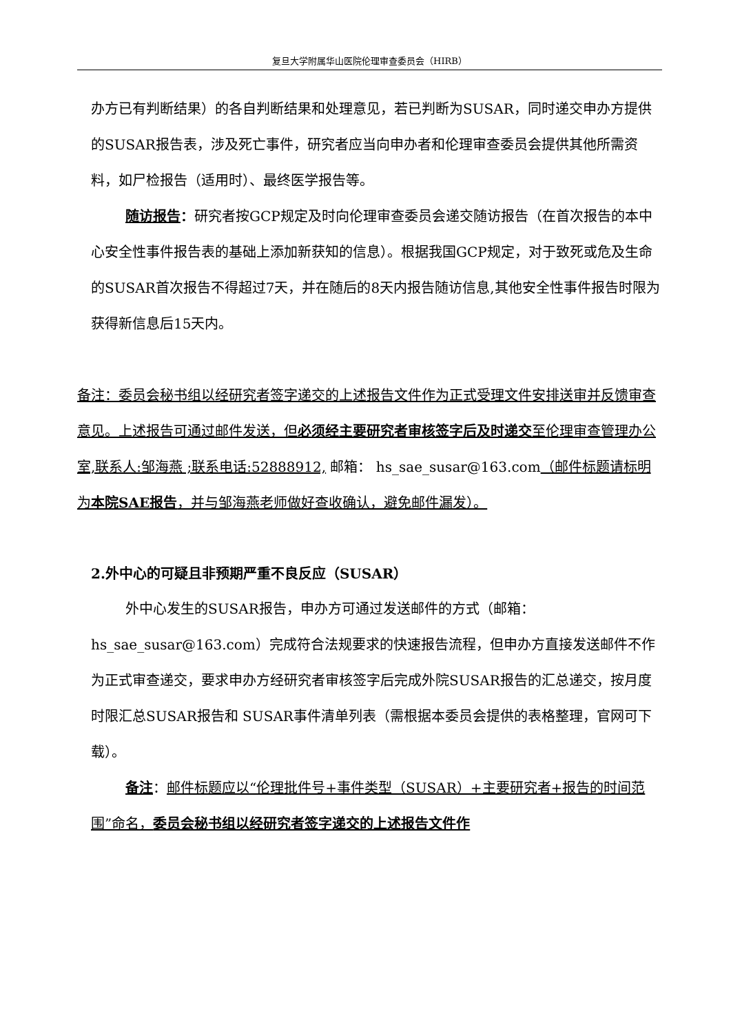复旦大学附属华山医院伦理审查委员会（HIRB）
办方已有判断结果）的各自判断结果和处理意见，若已判断为SUSAR，同时递交申办方提供的SUSAR报告表，涉及死亡事件，研究者应当向申办者和伦理审查委员会提供其他所需资料，如尸检报告（适用时）、最终医学报告等。
随访报告：研究者按GCP规定及时向伦理审查委员会递交随访报告（在首次报告的本中心安全性事件报告表的基础上添加新获知的信息）。根据我国GCP规定，对于致死或危及生命的SUSAR首次报告不得超过7天，并在随后的8天内报告随访信息,其他安全性事件报告时限为获得新信息后15天内。
备注：委员会秘书组以经研究者签字递交的上述报告文件作为正式受理文件安排送审并反馈审查意见。上述报告可通过邮件发送，但必须经主要研究者审核签字后及时递交至伦理审查管理办公室,联系人:邹海燕 ;联系电话:52888912, 邮箱： hs_sae_susar@163.com（邮件标题请标明为本院SAE报告，并与邹海燕老师做好查收确认，避免邮件漏发）。
2.外中心的可疑且非预期严重不良反应（SUSAR）
外中心发生的SUSAR报告，申办方可通过发送邮件的方式（邮箱：hs_sae_susar@163.com）完成符合法规要求的快速报告流程，但申办方直接发送邮件不作为正式审查递交，要求申办方经研究者审核签字后完成外院SUSAR报告的汇总递交，按月度时限汇总SUSAR报告和 SUSAR事件清单列表（需根据本委员会提供的表格整理，官网可下载）。
备注：邮件标题应以“伦理批件号+事件类型（SUSAR）+主要研究者+报告的时间范围”命名，委员会秘书组以经研究者签字递交的上述报告文件作